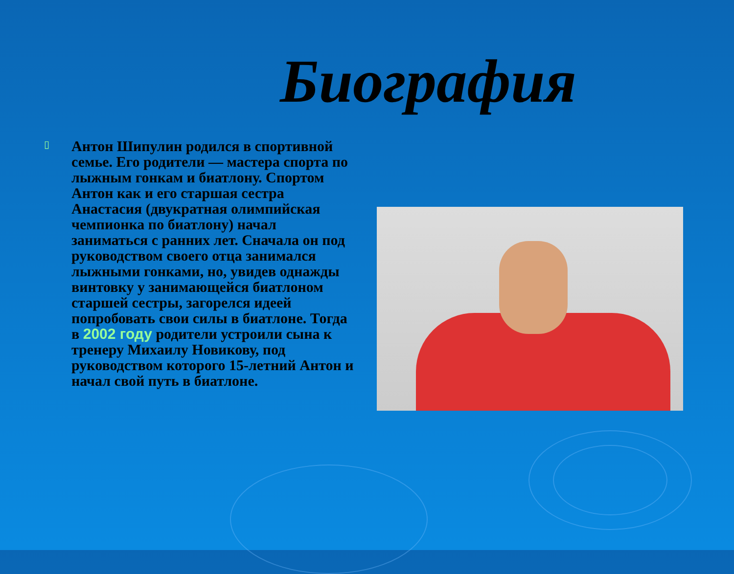Биография
▯
Антон Шипулин родился в спортивной семье. Его родители — мастера спорта по лыжным гонкам и биатлону. Спортом Антон как и его старшая сестра Анастасия (двукратная олимпийская чемпионка по биатлону) начал заниматься с ранних лет. Сначала он под руководством своего отца занимался лыжными гонками, но, увидев однажды винтовку у занимающейся биатлоном старшей сестры, загорелся идеей попробовать свои силы в биатлоне. Тогда в 2002 году родители устроили сына к тренеру Михаилу Новикову, под руководством которого 15-летний Антон и начал свой путь в биатлоне.